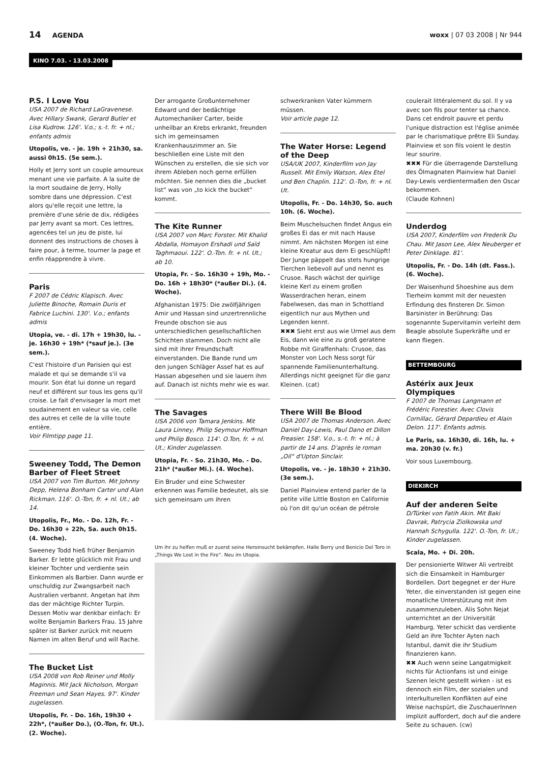14 AGENDA woxx | 07 03 2008 | Nr 944
KINO 7.03. - 13.03.2008
P.S. I Love You
USA 2007 de Richard LaGravenese. Avec Hillary Swank, Gerard Butler et Lisa Kudrow. 126'. V.o.; s.-t. fr. + nl.; enfants admis
Utopolis, ve. - je. 19h + 21h30, sa. aussi 0h15. (5e sem.).
Holly et Jerry sont un couple amoureux menant une vie parfaite. A la suite de la mort soudaine de Jerry, Holly sombre dans une dépression. C'est alors qu'elle reçoit une lettre, la première d'une série de dix, rédigées par Jerry avant sa mort. Ces lettres, agencées tel un jeu de piste, lui donnent des instructions de choses à faire pour, à terme, tourner la page et enfin réapprendre à vivre.
Paris
F 2007 de Cédric Klapisch. Avec Juliette Binoche, Romain Duris et Fabrice Luchini. 130'. V.o.; enfants admis
Utopia, ve. - di. 17h + 19h30, lu. - je. 16h30 + 19h* (*sauf je.). (3e sem.).
C'est l'histoire d'un Parisien qui est malade et qui se demande s'il va mourir. Son état lui donne un regard neuf et différent sur tous les gens qu'il croise. Le fait d'envisager la mort met soudainement en valeur sa vie, celle des autres et celle de la ville toute entière.
Voir Filmtipp page 11.
Sweeney Todd, The Demon Barber of Fleet Street
USA 2007 von Tim Burton. Mit Johnny Depp, Helena Bonham Carter und Alan Rickman. 116'. O.-Ton, fr. + nl. Ut.; ab 14.
Utopolis, Fr., Mo. - Do. 12h, Fr. - Do. 16h30 + 22h, Sa. auch 0h15. (4. Woche).
Sweeney Todd hieß früher Benjamin Barker. Er lebte glücklich mit Frau und kleiner Tochter und verdiente sein Einkommen als Barbier. Dann wurde er unschuldig zur Zwangsarbeit nach Australien verbannt. Angetan hat ihm das der mächtige Richter Turpin. Dessen Motiv war denkbar einfach: Er wollte Benjamin Barkers Frau. 15 Jahre später ist Barker zurück mit neuem Namen im alten Beruf und will Rache.
The Bucket List
USA 2008 von Rob Reiner und Molly Maginnis. Mit Jack Nicholson, Morgan Freeman und Sean Hayes. 97'. Kinder zugelassen.
Utopolis, Fr. - Do. 16h, 19h30 + 22h*, (*außer Do.), (O.-Ton, fr. Ut.). (2. Woche).
Der arrogante Großunternehmer Edward und der bedächtige Automechaniker Carter, beide unheilbar an Krebs erkrankt, freunden sich im gemeinsamen Krankenhauszimmer an. Sie beschließen eine Liste mit den Wünschen zu erstellen, die sie sich vor ihrem Ableben noch gerne erfüllen möchten. Sie nennen dies die „bucket list“ was von „to kick the bucket“ kommt.
The Kite Runner
USA 2007 von Marc Forster. Mit Khalid Abdalla, Homayon Ershadi und Saïd Taghmaoui. 122'. O.-Ton. fr. + nl. Ut.; ab 10.
Utopia, Fr. - So. 16h30 + 19h, Mo. - Do. 16h + 18h30* (*außer Di.). (4. Woche).
Afghanistan 1975: Die zwölfjährigen Amir und Hassan sind unzertrennliche Freunde obschon sie aus unterschiedlichen gesellschaftlichen Schichten stammen. Doch nicht alle sind mit ihrer Freundschaft einverstanden. Die Bande rund um den jungen Schläger Assef hat es auf Hassan abgesehen und sie lauern ihm auf. Danach ist nichts mehr wie es war.
The Savages
USA 2006 von Tamara Jenkins. Mit Laura Linney, Philip Seymour Hoffman und Philip Bosco. 114'. O.Ton, fr. + nl. Ut.; Kinder zugelassen.
Utopia, Fr. - So. 21h30, Mo. - Do. 21h* (*außer Mi.). (4. Woche).
Ein Bruder und eine Schwester erkennen was Familie bedeutet, als sie sich gemeinsam um ihren
schwerkranken Vater kümmern müssen.
Voir article page 12.
The Water Horse: Legend of the Deep
USA/UK 2007, Kinderfilm von Jay Russell. Mit Emily Watson, Alex Etel und Ben Chaplin. 112'. O.-Ton, fr. + nl. Ut.
Utopolis, Fr. - Do. 14h30, So. auch 10h. (6. Woche).
Beim Muschelsuchen findet Angus ein großes Ei das er mit nach Hause nimmt. Am nächsten Morgen ist eine kleine Kreatur aus dem Ei geschlüpft! Der Junge päppelt das stets hungrige Tierchen liebevoll auf und nennt es Crusoe. Rasch wächst der quirlige kleine Kerl zu einem großen Wasserdrachen heran, einem Fabelwesen, das man in Schottland eigentlich nur aus Mythen und Legenden kennt.
✖✖✖ Sieht erst aus wie Urmel aus dem Eis, dann wie eine zu groß geratene Robbe mit Giraffenhals: Crusoe, das Monster von Loch Ness sorgt für spannende Familienunterhaltung. Allerdings nicht geeignet für die ganz Kleinen. (cat)
There Will Be Blood
USA 2007 de Thomas Anderson. Avec Daniel Day-Lewis, Paul Dano et Dillon Freasier. 158'. V.o., s.-t. fr. + nl.; à partir de 14 ans. D'après le roman „Oil“ d'Upton Sinclair.
Utopolis, ve. - je. 18h30 + 21h30. (3e sem.).
Daniel Plainview entend parler de la petite ville Little Boston en Californie où l'on dit qu'un océan de pétrole
Um ihr zu helfen muß er zuerst seine Heroinsucht bekämpfen. Halle Berry und Benicio Del Toro in „Things We Lost in the Fire“. Neu im Utopia.
coulerait littéralement du sol. Il y va avec son fils pour tenter sa chance. Dans cet endroit pauvre et perdu l'unique distraction est l'église animée par le charismatique prêtre Eli Sunday. Plainview et son fils voient le destin leur sourire.
✖✖✖ Für die überragende Darstellung des Ölmagnaten Plainview hat Daniel Day-Lewis verdientermaßen den Oscar bekommen.
(Claude Kohnen)
Underdog
USA 2007, Kinderfilm von Frederik Du Chau. Mit Jason Lee, Alex Neuberger et Peter Dinklage. 81'.
Utopolis, Fr. - Do. 14h (dt. Fass.). (6. Woche).
Der Waisenhund Shoeshine aus dem Tierheim kommt mit der neuesten Erfindung des finsteren Dr. Simon Barsinister in Berührung: Das sogenannte Supervitamin verleiht dem Beagle absolute Superkräfte und er kann fliegen.
BETTEMBOURG
Astérix aux Jeux Olympiques
F 2007 de Thomas Langmann et Frédéric Forestier. Avec Clovis Cornillac, Gérard Depardieu et Alain Delon. 117'. Enfants admis.
Le Paris, sa. 16h30, di. 16h, lu. + ma. 20h30 (v. fr.)
Voir sous Luxembourg.
DIEKIRCH
Auf der anderen Seite
D/Türkei von Fatih Akin. Mit Baki Davrak, Patrycia Ziolkowska und Hannah Schygulla. 122'. O.-Ton, fr. Ut.; Kinder zugelassen.
Scala, Mo. + Di. 20h.
Der pensionierte Witwer Ali vertreibt sich die Einsamkeit in Hamburger Bordellen. Dort begegnet er der Hure Yeter, die einverstanden ist gegen eine monatliche Unterstützung mit ihm zusammenzuleben. Alis Sohn Nejat unterrichtet an der Universität Hamburg. Yeter schickt das verdiente Geld an ihre Tochter Ayten nach Istanbul, damit die ihr Studium finanzieren kann.
✖✖ Auch wenn seine Langatmigkeit nichts für Actionfans ist und einige Szenen leicht gestellt wirken - ist es dennoch ein Film, der sozialen und interkulturellen Konflikten auf eine Weise nachspürt, die ZuschauerInnen implizit auffordert, doch auf die andere Seite zu schauen. (cw)